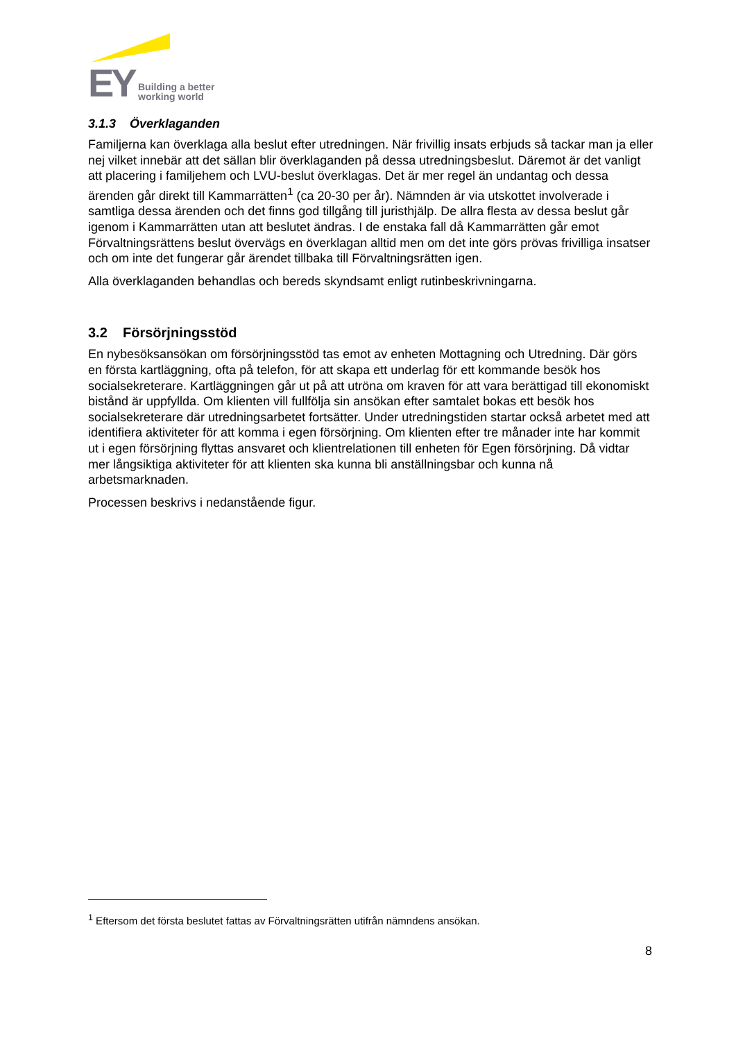EY
Building a better
working world
3.1.3 Överklaganden
Familjerna kan överklaga alla beslut efter utredningen. När frivillig insats erbjuds så tackar man ja eller nej vilket innebär att det sällan blir överklaganden på dessa utredningsbeslut. Däremot är det vanligt att placering i familjehem och LVU-beslut överklagas. Det är mer regel än undantag och dessa ärenden går direkt till Kammarrätten<sup>1</sup> (ca 20-30 per år). Nämnden är via utskottet involverade i samtliga dessa ärenden och det finns god tillgång till juristhjälp. De allra flesta av dessa beslut går igenom i Kammarrätten utan att beslutet ändras. I de enstaka fall då Kammarrätten går emot Förvaltningsrättens beslut övervägs en överklagan alltid men om det inte görs prövas frivilliga insatser och om inte det fungerar går ärendet tillbaka till Förvaltningsrätten igen.
Alla överklaganden behandlas och bereds skyndsamt enligt rutinbeskrivningarna.
3.2 Försörjningsstöd
En nybesöksansökan om försörjningsstöd tas emot av enheten Mottagning och Utredning. Där görs en första kartläggning, ofta på telefon, för att skapa ett underlag för ett kommande besök hos socialsekreterare. Kartläggningen går ut på att utröna om kraven för att vara berättigad till ekonomiskt bistånd är uppfyllda. Om klienten vill fullfölja sin ansökan efter samtalet bokas ett besök hos socialsekreterare där utredningsarbetet fortsätter. Under utredningstiden startar också arbetet med att identifiera aktiviteter för att komma i egen försörjning. Om klienten efter tre månader inte har kommit ut i egen försörjning flyttas ansvaret och klientrelationen till enheten för Egen försörjning. Då vidtar mer långsiktiga aktiviteter för att klienten ska kunna bli anställningsbar och kunna nå arbetsmarknaden.
Processen beskrivs i nedanstående figur.
<sup>1</sup> Eftersom det första beslutet fattas av Förvaltningsrätten utifrån nämndens ansökan.
8